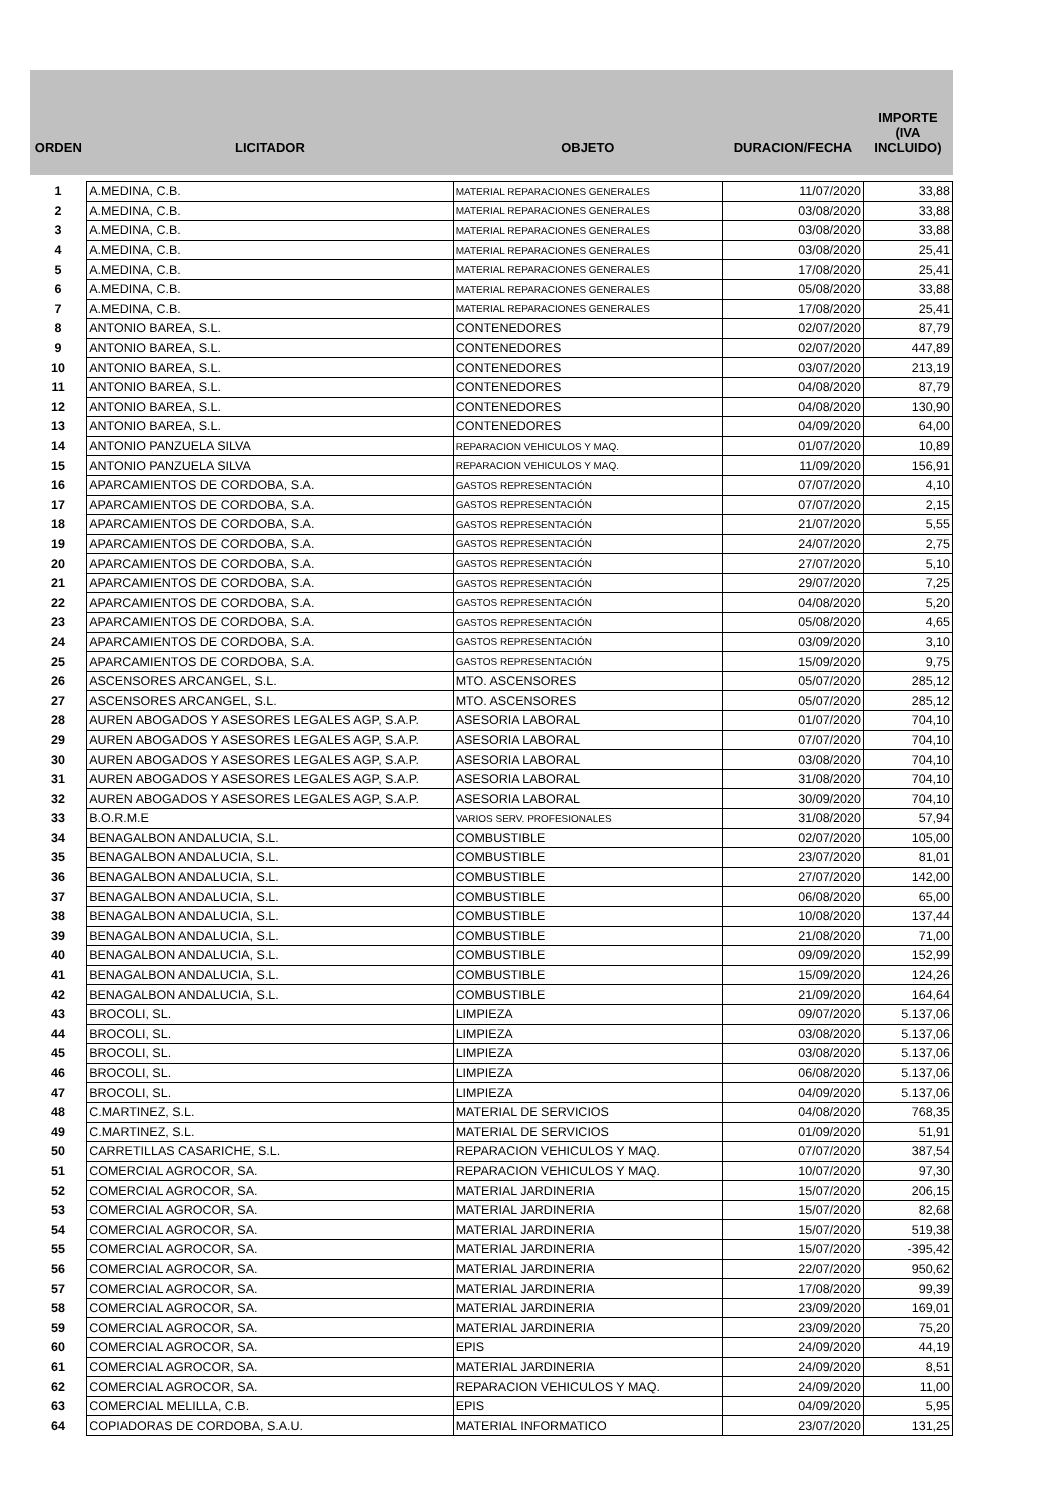| ORDEN | LICITADOR | OBJETO | DURACION/FECHA | IMPORTE (IVA INCLUIDO) |
| --- | --- | --- | --- | --- |
| 1 | A.MEDINA, C.B. | MATERIAL REPARACIONES GENERALES | 11/07/2020 | 33,88 |
| 2 | A.MEDINA, C.B. | MATERIAL REPARACIONES GENERALES | 03/08/2020 | 33,88 |
| 3 | A.MEDINA, C.B. | MATERIAL REPARACIONES GENERALES | 03/08/2020 | 33,88 |
| 4 | A.MEDINA, C.B. | MATERIAL REPARACIONES GENERALES | 03/08/2020 | 25,41 |
| 5 | A.MEDINA, C.B. | MATERIAL REPARACIONES GENERALES | 17/08/2020 | 25,41 |
| 6 | A.MEDINA, C.B. | MATERIAL REPARACIONES GENERALES | 05/08/2020 | 33,88 |
| 7 | A.MEDINA, C.B. | MATERIAL REPARACIONES GENERALES | 17/08/2020 | 25,41 |
| 8 | ANTONIO BAREA, S.L. | CONTENEDORES | 02/07/2020 | 87,79 |
| 9 | ANTONIO BAREA, S.L. | CONTENEDORES | 02/07/2020 | 447,89 |
| 10 | ANTONIO BAREA, S.L. | CONTENEDORES | 03/07/2020 | 213,19 |
| 11 | ANTONIO BAREA, S.L. | CONTENEDORES | 04/08/2020 | 87,79 |
| 12 | ANTONIO BAREA, S.L. | CONTENEDORES | 04/08/2020 | 130,90 |
| 13 | ANTONIO BAREA, S.L. | CONTENEDORES | 04/09/2020 | 64,00 |
| 14 | ANTONIO PANZUELA SILVA | REPARACION VEHICULOS Y MAQ. | 01/07/2020 | 10,89 |
| 15 | ANTONIO PANZUELA SILVA | REPARACION VEHICULOS Y MAQ. | 11/09/2020 | 156,91 |
| 16 | APARCAMIENTOS DE CORDOBA, S.A. | GASTOS REPRESENTACIÓN | 07/07/2020 | 4,10 |
| 17 | APARCAMIENTOS DE CORDOBA, S.A. | GASTOS REPRESENTACIÓN | 07/07/2020 | 2,15 |
| 18 | APARCAMIENTOS DE CORDOBA, S.A. | GASTOS REPRESENTACIÓN | 21/07/2020 | 5,55 |
| 19 | APARCAMIENTOS DE CORDOBA, S.A. | GASTOS REPRESENTACIÓN | 24/07/2020 | 2,75 |
| 20 | APARCAMIENTOS DE CORDOBA, S.A. | GASTOS REPRESENTACIÓN | 27/07/2020 | 5,10 |
| 21 | APARCAMIENTOS DE CORDOBA, S.A. | GASTOS REPRESENTACIÓN | 29/07/2020 | 7,25 |
| 22 | APARCAMIENTOS DE CORDOBA, S.A. | GASTOS REPRESENTACIÓN | 04/08/2020 | 5,20 |
| 23 | APARCAMIENTOS DE CORDOBA, S.A. | GASTOS REPRESENTACIÓN | 05/08/2020 | 4,65 |
| 24 | APARCAMIENTOS DE CORDOBA, S.A. | GASTOS REPRESENTACIÓN | 03/09/2020 | 3,10 |
| 25 | APARCAMIENTOS DE CORDOBA, S.A. | GASTOS REPRESENTACIÓN | 15/09/2020 | 9,75 |
| 26 | ASCENSORES ARCANGEL, S.L. | MTO. ASCENSORES | 05/07/2020 | 285,12 |
| 27 | ASCENSORES ARCANGEL, S.L. | MTO. ASCENSORES | 05/07/2020 | 285,12 |
| 28 | AUREN ABOGADOS Y ASESORES LEGALES AGP, S.A.P. | ASESORIA LABORAL | 01/07/2020 | 704,10 |
| 29 | AUREN ABOGADOS Y ASESORES LEGALES AGP, S.A.P. | ASESORIA LABORAL | 07/07/2020 | 704,10 |
| 30 | AUREN ABOGADOS Y ASESORES LEGALES AGP, S.A.P. | ASESORIA LABORAL | 03/08/2020 | 704,10 |
| 31 | AUREN ABOGADOS Y ASESORES LEGALES AGP, S.A.P. | ASESORIA LABORAL | 31/08/2020 | 704,10 |
| 32 | AUREN ABOGADOS Y ASESORES LEGALES AGP, S.A.P. | ASESORIA LABORAL | 30/09/2020 | 704,10 |
| 33 | B.O.R.M.E | VARIOS SERV. PROFESIONALES | 31/08/2020 | 57,94 |
| 34 | BENAGALBON ANDALUCIA, S.L. | COMBUSTIBLE | 02/07/2020 | 105,00 |
| 35 | BENAGALBON ANDALUCIA, S.L. | COMBUSTIBLE | 23/07/2020 | 81,01 |
| 36 | BENAGALBON ANDALUCIA, S.L. | COMBUSTIBLE | 27/07/2020 | 142,00 |
| 37 | BENAGALBON ANDALUCIA, S.L. | COMBUSTIBLE | 06/08/2020 | 65,00 |
| 38 | BENAGALBON ANDALUCIA, S.L. | COMBUSTIBLE | 10/08/2020 | 137,44 |
| 39 | BENAGALBON ANDALUCIA, S.L. | COMBUSTIBLE | 21/08/2020 | 71,00 |
| 40 | BENAGALBON ANDALUCIA, S.L. | COMBUSTIBLE | 09/09/2020 | 152,99 |
| 41 | BENAGALBON ANDALUCIA, S.L. | COMBUSTIBLE | 15/09/2020 | 124,26 |
| 42 | BENAGALBON ANDALUCIA, S.L. | COMBUSTIBLE | 21/09/2020 | 164,64 |
| 43 | BROCOLI, SL. | LIMPIEZA | 09/07/2020 | 5.137,06 |
| 44 | BROCOLI, SL. | LIMPIEZA | 03/08/2020 | 5.137,06 |
| 45 | BROCOLI, SL. | LIMPIEZA | 03/08/2020 | 5.137,06 |
| 46 | BROCOLI, SL. | LIMPIEZA | 06/08/2020 | 5.137,06 |
| 47 | BROCOLI, SL. | LIMPIEZA | 04/09/2020 | 5.137,06 |
| 48 | C.MARTINEZ, S.L. | MATERIAL DE SERVICIOS | 04/08/2020 | 768,35 |
| 49 | C.MARTINEZ, S.L. | MATERIAL DE SERVICIOS | 01/09/2020 | 51,91 |
| 50 | CARRETILLAS CASARICHE, S.L. | REPARACION VEHICULOS Y MAQ. | 07/07/2020 | 387,54 |
| 51 | COMERCIAL AGROCOR, SA. | REPARACION VEHICULOS Y MAQ. | 10/07/2020 | 97,30 |
| 52 | COMERCIAL AGROCOR, SA. | MATERIAL JARDINERIA | 15/07/2020 | 206,15 |
| 53 | COMERCIAL AGROCOR, SA. | MATERIAL JARDINERIA | 15/07/2020 | 82,68 |
| 54 | COMERCIAL AGROCOR, SA. | MATERIAL JARDINERIA | 15/07/2020 | 519,38 |
| 55 | COMERCIAL AGROCOR, SA. | MATERIAL JARDINERIA | 15/07/2020 | -395,42 |
| 56 | COMERCIAL AGROCOR, SA. | MATERIAL JARDINERIA | 22/07/2020 | 950,62 |
| 57 | COMERCIAL AGROCOR, SA. | MATERIAL JARDINERIA | 17/08/2020 | 99,39 |
| 58 | COMERCIAL AGROCOR, SA. | MATERIAL JARDINERIA | 23/09/2020 | 169,01 |
| 59 | COMERCIAL AGROCOR, SA. | MATERIAL JARDINERIA | 23/09/2020 | 75,20 |
| 60 | COMERCIAL AGROCOR, SA. | EPIS | 24/09/2020 | 44,19 |
| 61 | COMERCIAL AGROCOR, SA. | MATERIAL JARDINERIA | 24/09/2020 | 8,51 |
| 62 | COMERCIAL AGROCOR, SA. | REPARACION VEHICULOS Y MAQ. | 24/09/2020 | 11,00 |
| 63 | COMERCIAL MELILLA, C.B. | EPIS | 04/09/2020 | 5,95 |
| 64 | COPIADORAS DE CORDOBA, S.A.U. | MATERIAL INFORMATICO | 23/07/2020 | 131,25 |